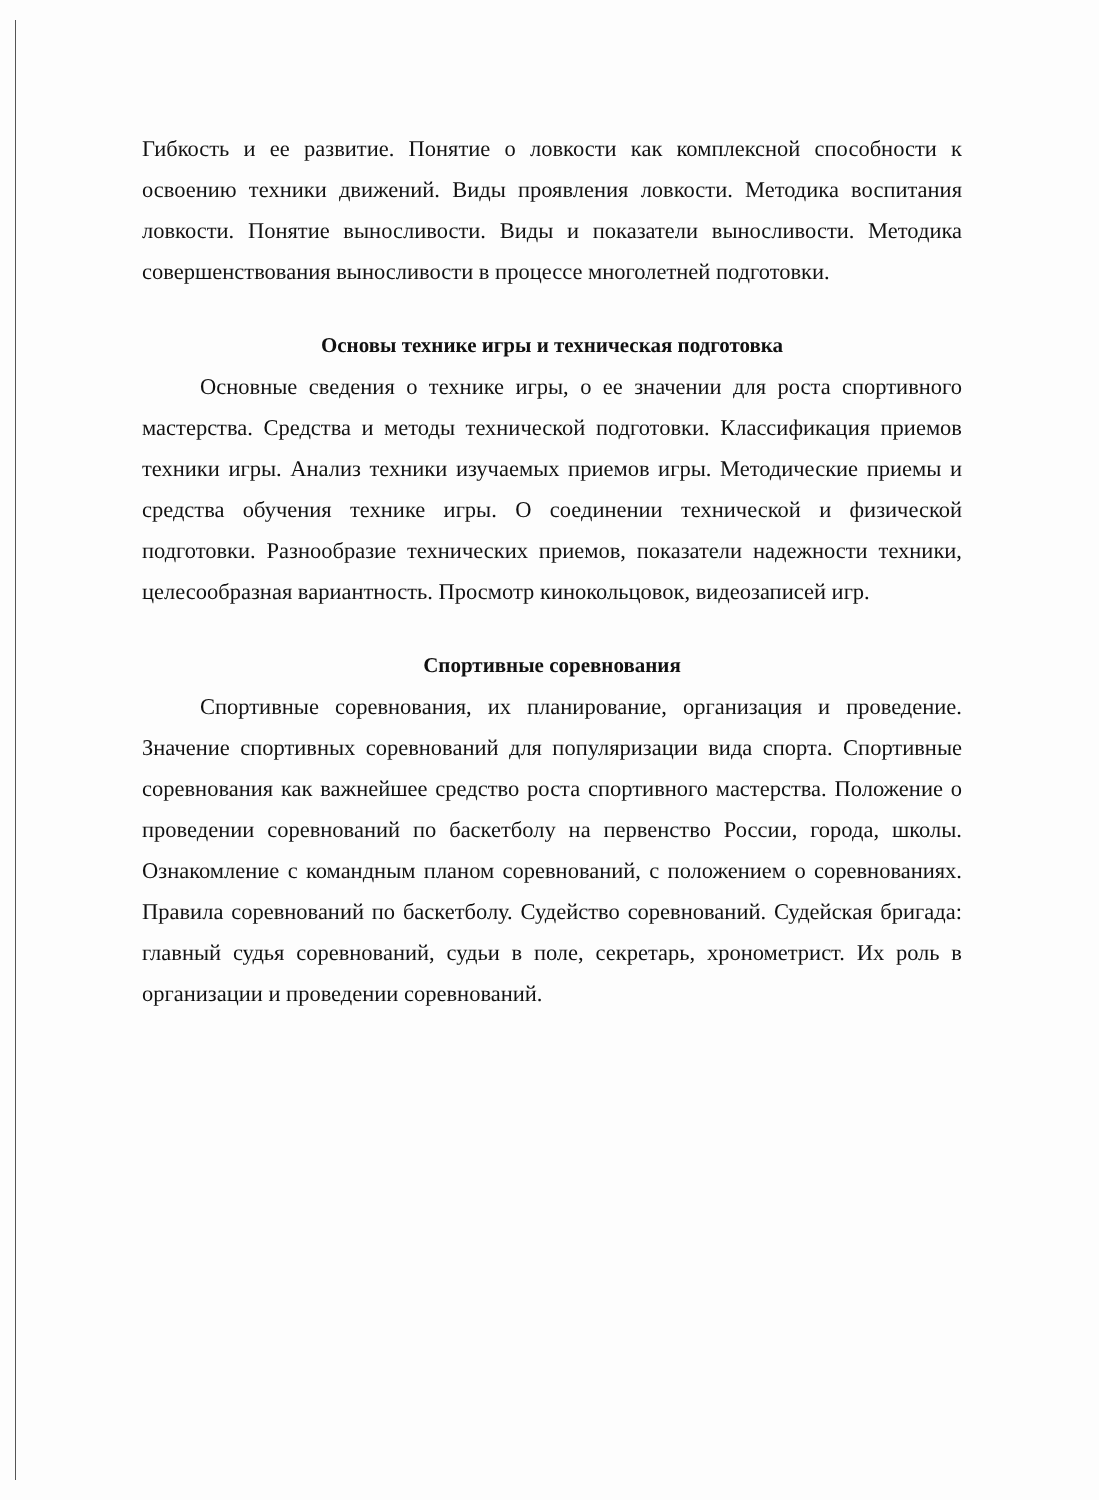Гибкость и ее развитие. Понятие о ловкости как комплексной способности к освоению техники движений. Виды проявления ловкости. Методика воспитания ловкости. Понятие выносливости. Виды и показатели выносливости. Методика совершенствования выносливости в процессе многолетней подготовки.
Основы технике игры и техническая подготовка
Основные сведения о технике игры, о ее значении для роста спортивного мастерства. Средства и методы технической подготовки. Классификация приемов техники игры. Анализ техники изучаемых приемов игры. Методические приемы и средства обучения технике игры. О соединении технической и физической подготовки. Разнообразие технических приемов, показатели надежности техники, целесообразная вариантность. Просмотр кинокольцовок, видеозаписей игр.
Спортивные соревнования
Спортивные соревнования, их планирование, организация и проведение. Значение спортивных соревнований для популяризации вида спорта. Спортивные соревнования как важнейшее средство роста спортивного мастерства. Положение о проведении соревнований по баскетболу на первенство России, города, школы. Ознакомление с командным планом соревнований, с положением о соревнованиях. Правила соревнований по баскетболу. Судейство соревнований. Судейская бригада: главный судья соревнований, судьи в поле, секретарь, хронометрист. Их роль в организации и проведении соревнований.